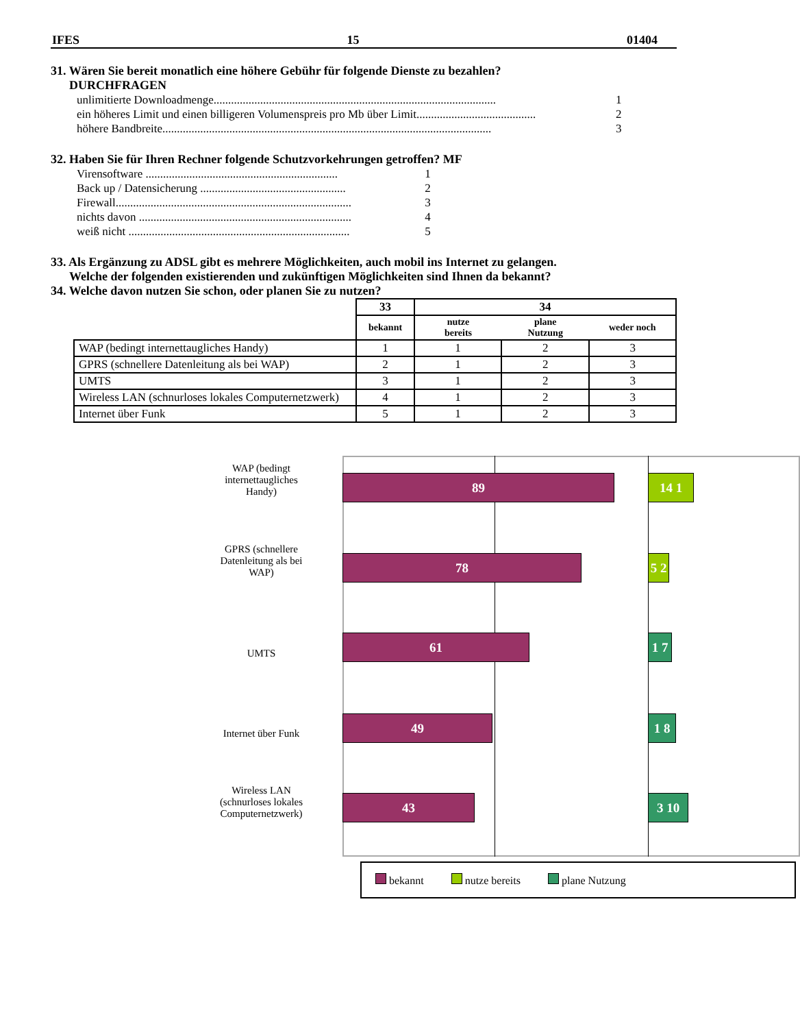IFES 15 01404
31. Wären Sie bereit monatlich eine höhere Gebühr für folgende Dienste zu bezahlen?
DURCHFRAGEN
unlimitierte Downloadmenge................................................................................................. 1
ein höheres Limit und einen billigeren Volumenspreis pro Mb über Limit......................................... 2
höhere Bandbreite................................................................................................................. 3
32. Haben Sie für Ihren Rechner folgende Schutzvorkehrungen getroffen? MF
Virensoftware .................................................................. 1
Back up / Datensicherung .................................................. 2
Firewall................................................................................. 3
nichts davon ......................................................................... 4
weiß nicht ............................................................................ 5
33. Als Ergänzung zu ADSL gibt es mehrere Möglichkeiten, auch mobil ins Internet zu gelangen.
Welche der folgenden existierenden und zukünftigen Möglichkeiten sind Ihnen da bekannt?
34. Welche davon nutzen Sie schon, oder planen Sie zu nutzen?
| | 33 | 34 | | |
| | bekannt | nutze bereits | plane Nutzung | weder noch |
| WAP (bedingt internettaugliches Handy) | 1 | 1 | 2 | 3 |
| GPRS (schnellere Datenleitung als bei WAP) | 2 | 1 | 2 | 3 |
| UMTS | 3 | 1 | 2 | 3 |
| Wireless LAN (schnurloses lokales Computernetzwerk) | 4 | 1 | 2 | 3 |
| Internet über Funk | 5 | 1 | 2 | 3 |
WAP (bedingt
internettaugliches
Handy)
89 14 1
GPRS (schnellere
Datenleitung als bei
WAP)
78
5 2
UMTS
61 1 7
Internet über Funk
49 1 8
Wireless LAN
(schnurloses lokales
Computernetzwerk)
43 3 10
bekannt nutze bereits plane Nutzung